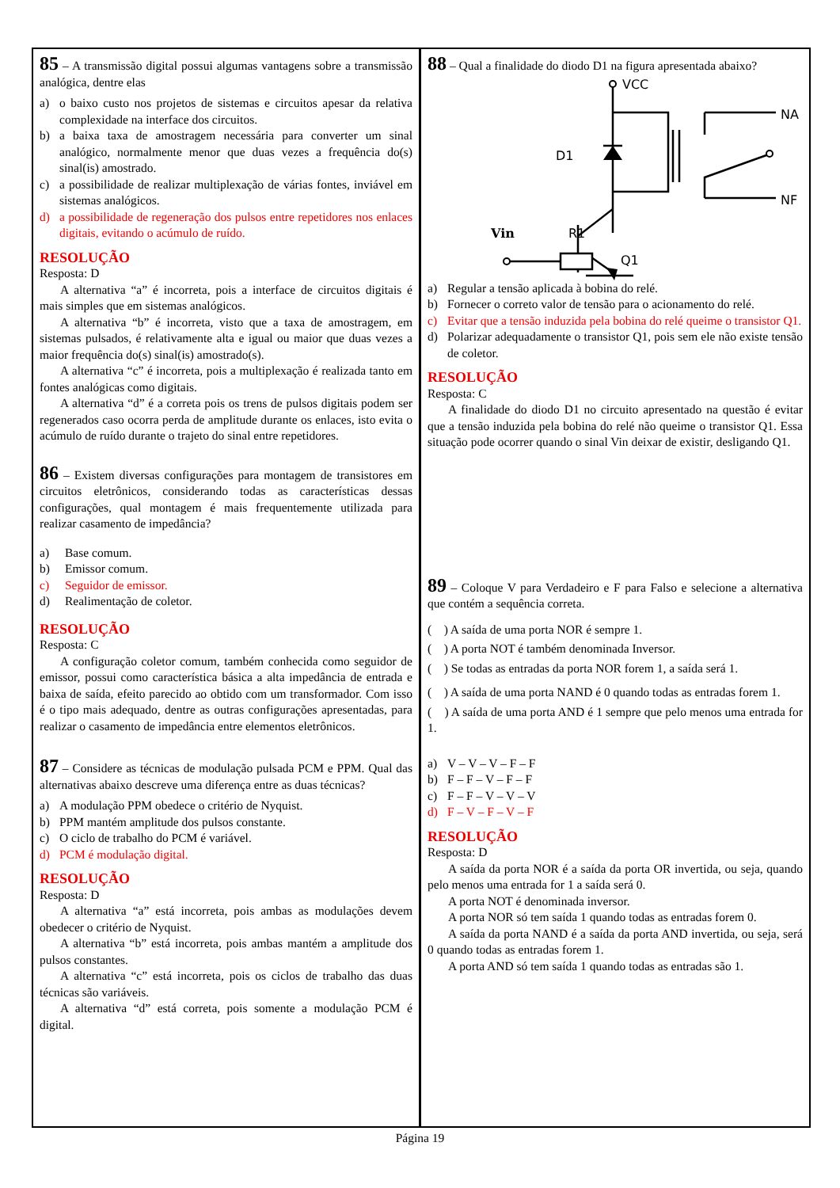85 – A transmissão digital possui algumas vantagens sobre a transmissão analógica, dentre elas
a) o baixo custo nos projetos de sistemas e circuitos apesar da relativa complexidade na interface dos circuitos.
b) a baixa taxa de amostragem necessária para converter um sinal analógico, normalmente menor que duas vezes a frequência do(s) sinal(is) amostrado.
c) a possibilidade de realizar multiplexação de várias fontes, inviável em sistemas analógicos.
d) a possibilidade de regeneração dos pulsos entre repetidores nos enlaces digitais, evitando o acúmulo de ruído.
RESOLUÇÃO
Resposta: D
A alternativa “a” é incorreta, pois a interface de circuitos digitais é mais simples que em sistemas analógicos.
A alternativa “b” é incorreta, visto que a taxa de amostragem, em sistemas pulsados, é relativamente alta e igual ou maior que duas vezes a maior frequência do(s) sinal(is) amostrado(s).
A alternativa “c” é incorreta, pois a multiplexação é realizada tanto em fontes analógicas como digitais.
A alternativa “d” é a correta pois os trens de pulsos digitais podem ser regenerados caso ocorra perda de amplitude durante os enlaces, isto evita o acúmulo de ruído durante o trajeto do sinal entre repetidores.
86 – Existem diversas configurações para montagem de transistores em circuitos eletrônicos, considerando todas as características dessas configurações, qual montagem é mais frequentemente utilizada para realizar casamento de impedância?
a) Base comum.
b) Emissor comum.
c) Seguidor de emissor.
d) Realimentação de coletor.
RESOLUÇÃO
Resposta: C
A configuração coletor comum, também conhecida como seguidor de emissor, possui como característica básica a alta impedância de entrada e baixa de saída, efeito parecido ao obtido com um transformador. Com isso é o tipo mais adequado, dentre as outras configurações apresentadas, para realizar o casamento de impedância entre elementos eletrônicos.
87 – Considere as técnicas de modulação pulsada PCM e PPM. Qual das alternativas abaixo descreve uma diferença entre as duas técnicas?
a) A modulação PPM obedece o critério de Nyquist.
b) PPM mantém amplitude dos pulsos constante.
c) O ciclo de trabalho do PCM é variável.
d) PCM é modulação digital.
RESOLUÇÃO
Resposta: D
A alternativa “a” está incorreta, pois ambas as modulações devem obedecer o critério de Nyquist.
A alternativa “b” está incorreta, pois ambas mantém a amplitude dos pulsos constantes.
A alternativa “c” está incorreta, pois os ciclos de trabalho das duas técnicas são variáveis.
A alternativa “d” está correta, pois somente a modulação PCM é digital.
88 – Qual a finalidade do diodo D1 na figura apresentada abaixo?
VCC
D1
NA
NF
Vin
R1
Q1
a) Regular a tensão aplicada à bobina do relé.
b) Fornecer o correto valor de tensão para o acionamento do relé.
c) Evitar que a tensão induzida pela bobina do relé queime o transistor Q1.
d) Polarizar adequadamente o transistor Q1, pois sem ele não existe tensão de coletor.
RESOLUÇÃO
Resposta: C
A finalidade do diodo D1 no circuito apresentado na questão é evitar que a tensão induzida pela bobina do relé não queime o transistor Q1. Essa situação pode ocorrer quando o sinal Vin deixar de existir, desligando Q1.
89 – Coloque V para Verdadeiro e F para Falso e selecione a alternativa que contém a sequência correta.
( ) A saída de uma porta NOR é sempre 1.
( ) A porta NOT é também denominada Inversor.
( ) Se todas as entradas da porta NOR forem 1, a saída será 1.
( ) A saída de uma porta NAND é 0 quando todas as entradas forem 1.
( ) A saída de uma porta AND é 1 sempre que pelo menos uma entrada for 1.
a) V – V – V – F – F
b) F – F – V – F – F
c) F – F – V – V – V
d) F – V – F – V – F
RESOLUÇÃO
Resposta: D
A saída da porta NOR é a saída da porta OR invertida, ou seja, quando pelo menos uma entrada for 1 a saída será 0.
A porta NOT é denominada inversor.
A porta NOR só tem saída 1 quando todas as entradas forem 0.
A saída da porta NAND é a saída da porta AND invertida, ou seja, será 0 quando todas as entradas forem 1.
A porta AND só tem saída 1 quando todas as entradas são 1.
Página 19